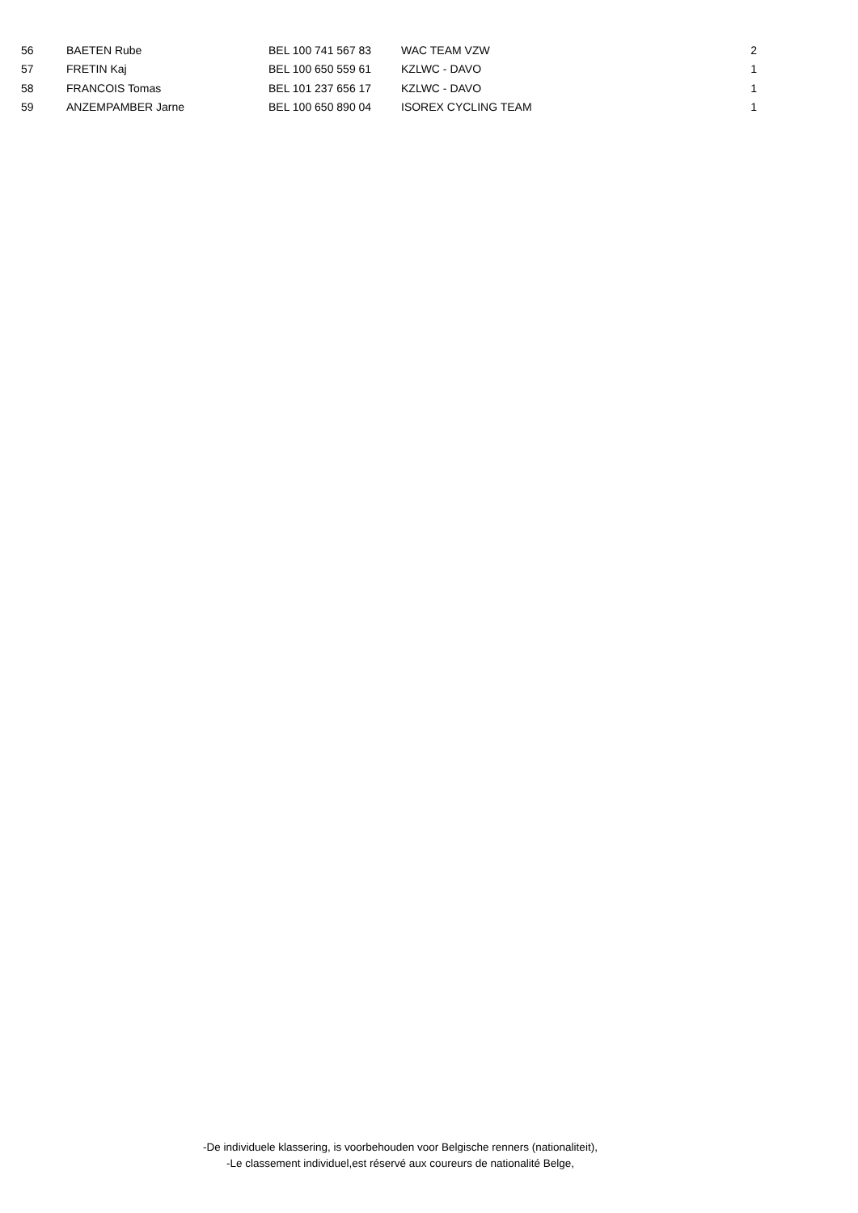| 56 | BAETEN Rube | BEL 100 741 567 83 | WAC TEAM VZW | 2 |
| 57 | FRETIN Kaj | BEL 100 650 559 61 | KZLWC - DAVO | 1 |
| 58 | FRANCOIS Tomas | BEL 101 237 656 17 | KZLWC - DAVO | 1 |
| 59 | ANZEMPAMBER Jarne | BEL 100 650 890 04 | ISOREX CYCLING TEAM | 1 |
-De individuele klassering, is voorbehouden voor Belgische renners (nationaliteit),
-Le classement individuel,est réservé aux coureurs de nationalité Belge,